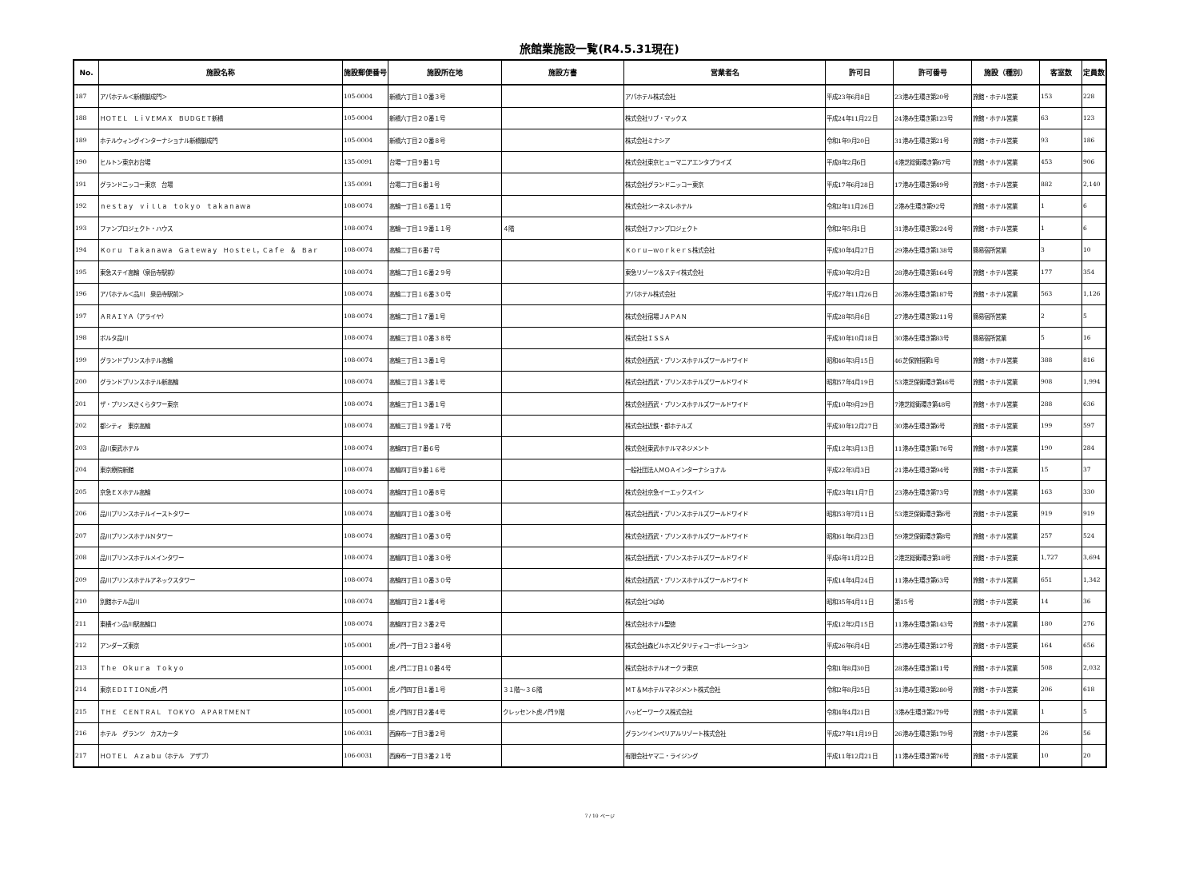旅館業施設一覧(R4.5.31現在)
| No. | 施設名称 | 施設郵便番号 | 施設所在地 | 施設方書 | 営業者名 | 許可日 | 許可番号 | 施設（種別） | 客室数 | 定員数 |
| --- | --- | --- | --- | --- | --- | --- | --- | --- | --- | --- |
| 187 | アパホテル＜新橋御成門＞ | 105-0004 | 新橋六丁目１０番３号 | | アパホテル株式会社 | 平成23年6月8日 | 23港み生環き第20号 | 旅館・ホテル営業 | 153 | 228 |
| 188 | ＨＯＴＥＬ ＬｉＶＥＭＡＸ ＢＵＤＧＥＴ新橋 | 105-0004 | 新橋六丁目２０番１号 | | 株式会社リブ・マックス | 平成24年11月22日 | 24港み生環き第123号 | 旅館・ホテル営業 | 63 | 123 |
| 189 | ホテルウィングインターナショナル新橋御成門 | 105-0004 | 新橋六丁目２０番８号 | | 株式会社ミナシア | 令和1年9月20日 | 31港み生環き第21号 | 旅館・ホテル営業 | 93 | 186 |
| 190 | ヒルトン東京お台場 | 135-0091 | 台場一丁目９番１号 | | 株式会社東京ヒューマニアエンタプライズ | 平成8年2月6日 | 4港芝総衛環き第67号 | 旅館・ホテル営業 | 453 | 906 |
| 191 | グランドニッコー東京 台場 | 135-0091 | 台場二丁目６番１号 | | 株式会社グランドニッコー東京 | 平成17年6月28日 | 17港み生環き第49号 | 旅館・ホテル営業 | 882 | 2,140 |
| 192 | ｎｅｓｔａｙ ｖｉｌｌａ ｔｏｋｙｏ ｔａｋａｎａｗａ | 108-0074 | 高輪一丁目１６番１１号 | | 株式会社シーネスレホテル | 令和2年11月26日 | 2港み生環き第92号 | 旅館・ホテル営業 | 1 | 6 |
| 193 | ファンプロジェクト・ハウス | 108-0074 | 高輪一丁目１９番１１号 | ４階 | 株式会社ファンプロジェクト | 令和2年5月1日 | 31港み生環き第224号 | 旅館・ホテル営業 | 1 | 6 |
| 194 | Ｋｏｒｕ Ｔａｋａｎａｗａ Ｇａｔｅｗａｙ Ｈｏｓｔｅｌ，Ｃａｆｅ ＆ Ｂａｒ | 108-0074 | 高輪二丁目６番７号 | | Ｋｏｒｕ－ｗｏｒｋｅｒｓ株式会社 | 平成30年4月27日 | 29港み生環き第138号 | 簡易宿所営業 | 3 | 10 |
| 195 | 東急ステイ高輪（泉岳寺駅前） | 108-0074 | 高輪二丁目１６番２９号 | | 東急リゾーツ＆ステイ株式会社 | 平成30年2月2日 | 28港み生環き第164号 | 旅館・ホテル営業 | 177 | 354 |
| 196 | アパホテル＜品川 泉岳寺駅前＞ | 108-0074 | 高輪二丁目１６番３０号 | | アパホテル株式会社 | 平成27年11月26日 | 26港み生環き第187号 | 旅館・ホテル営業 | 563 | 1,126 |
| 197 | ＡＲＡＩＹＡ（アライヤ） | 108-0074 | 高輪二丁目１７番１号 | | 株式会社宿場ＪＡＰＡＮ | 平成28年5月6日 | 27港み生環き第211号 | 簡易宿所営業 | 2 | 5 |
| 198 | ポルタ品川 | 108-0074 | 高輪三丁目１０番３８号 | | 株式会社ＩＳＳＡ | 平成30年10月18日 | 30港み生環き第83号 | 簡易宿所営業 | 5 | 16 |
| 199 | グランドプリンスホテル高輪 | 108-0074 | 高輪三丁目１３番１号 | | 株式会社西武・プリンスホテルズワールドワイド | 昭和46年3月15日 | 46芝保旅指第1号 | 旅館・ホテル営業 | 388 | 816 |
| 200 | グランドプリンスホテル新高輪 | 108-0074 | 高輪三丁目１３番１号 | | 株式会社西武・プリンスホテルズワールドワイド | 昭和57年4月19日 | 53港芝保衛環き第46号 | 旅館・ホテル営業 | 908 | 1,994 |
| 201 | ザ・プリンスさくらタワー東京 | 108-0074 | 高輪三丁目１３番１号 | | 株式会社西武・プリンスホテルズワールドワイド | 平成10年9月29日 | 7港芝総衛環き第48号 | 旅館・ホテル営業 | 288 | 636 |
| 202 | 都シティ 東京高輪 | 108-0074 | 高輪三丁目１９番１７号 | | 株式会社近鉄・都ホテルズ | 平成30年12月27日 | 30港み生環き第6号 | 旅館・ホテル営業 | 199 | 597 |
| 203 | 品川東武ホテル | 108-0074 | 高輪四丁目７番６号 | | 株式会社東武ホテルマネジメント | 平成12年3月13日 | 11港み生環き第176号 | 旅館・ホテル営業 | 190 | 284 |
| 204 | 東京療院新館 | 108-0074 | 高輪四丁目９番１６号 | | 一般社団法人ＭＯＡインターナショナル | 平成22年3月3日 | 21港み生環き第94号 | 旅館・ホテル営業 | 15 | 37 |
| 205 | 京急ＥＸホテル高輪 | 108-0074 | 高輪四丁目１０番８号 | | 株式会社京急イーエックスイン | 平成23年11月7日 | 23港み生環き第73号 | 旅館・ホテル営業 | 163 | 330 |
| 206 | 品川プリンスホテルイーストタワー | 108-0074 | 高輪四丁目１０番３０号 | | 株式会社西武・プリンスホテルズワールドワイド | 昭和53年7月11日 | 53港芝保衛環き第6号 | 旅館・ホテル営業 | 919 | 919 |
| 207 | 品川プリンスホテルNタワー | 108-0074 | 高輪四丁目１０番３０号 | | 株式会社西武・プリンスホテルズワールドワイド | 昭和61年6月23日 | 59港芝保衛環き第8号 | 旅館・ホテル営業 | 257 | 524 |
| 208 | 品川プリンスホテルメインタワー | 108-0074 | 高輪四丁目１０番３０号 | | 株式会社西武・プリンスホテルズワールドワイド | 平成6年11月22日 | 2港芝総衛環き第18号 | 旅館・ホテル営業 | 1,727 | 3,694 |
| 209 | 品川プリンスホテルアネックスタワー | 108-0074 | 高輪四丁目１０番３０号 | | 株式会社西武・プリンスホテルズワールドワイド | 平成14年4月24日 | 11港み生環き第63号 | 旅館・ホテル営業 | 651 | 1,342 |
| 210 | 別館ホテル品川 | 108-0074 | 高輪四丁目２１番４号 | | 株式会社つばめ | 昭和35年4月11日 | 第15号 | 旅館・ホテル営業 | 14 | 36 |
| 211 | 東横イン品川駅高輪口 | 108-0074 | 高輪四丁目２３番２号 | | 株式会社ホテル聖徳 | 平成12年2月15日 | 11港み生環き第143号 | 旅館・ホテル営業 | 180 | 276 |
| 212 | アンダーズ東京 | 105-0001 | 虎ノ門一丁目２３番４号 | | 株式会社森ビルホスピタリティコーポレーション | 平成26年6月4日 | 25港み生環き第127号 | 旅館・ホテル営業 | 164 | 656 |
| 213 | Ｔｈｅ Ｏｋｕｒａ Ｔｏｋｙｏ | 105-0001 | 虎ノ門二丁目１０番４号 | | 株式会社ホテルオークラ東京 | 令和1年8月30日 | 28港み生環き第11号 | 旅館・ホテル営業 | 508 | 2,032 |
| 214 | 東京ＥＤＩＴＩＯＮ虎ノ門 | 105-0001 | 虎ノ門四丁目１番１号 | ３１階～３６階 | ＭＴ＆Ｍホテルマネジメント株式会社 | 令和2年8月25日 | 31港み生環き第280号 | 旅館・ホテル営業 | 206 | 618 |
| 215 | ＴＨＥ ＣＥＮＴＲＡＬ ＴＯＫＹＯ ＡＰＡＲＴＭＥＮＴ | 105-0001 | 虎ノ門四丁目２番４号 | クレッセント虎ノ門９階 | ハッピーワークス株式会社 | 令和4年4月21日 | 3港み生環き第279号 | 旅館・ホテル営業 | 1 | 5 |
| 216 | ホテル グランツ カスカータ | 106-0031 | 西麻布一丁目３番２号 | | グランツインペリアルリゾート株式会社 | 平成27年11月19日 | 26港み生環き第179号 | 旅館・ホテル営業 | 26 | 56 |
| 217 | ＨＯＴＥＬ Ａｚａｂｕ（ホテル アザブ） | 106-0031 | 西麻布一丁目３番２１号 | | 有限会社ヤマニ・ライジング | 平成11年12月21日 | 11港み生環き第76号 | 旅館・ホテル営業 | 10 | 20 |
7 / 10 ページ